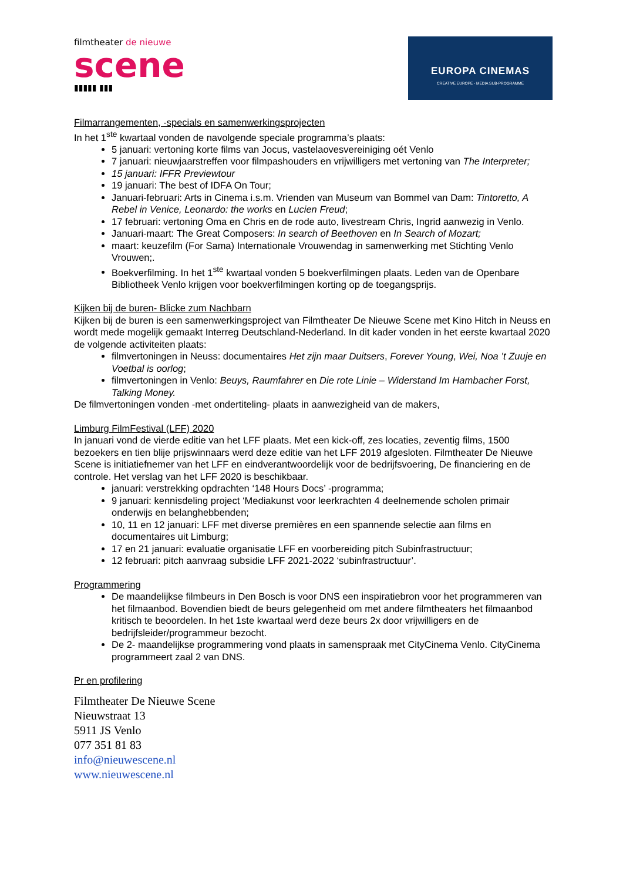filmtheater de nieuwe
scene
▮▮▮▮▮ ▮▮▮
EUROPA CINEMAS
CREATIVE EUROPE - MEDIA SUB-PROGRAMME
Filmarrangementen, -specials en samenwerkingsprojecten
In het 1<sup>ste</sup> kwartaal vonden de navolgende speciale programma’s plaats:
5 januari: vertoning korte films van Jocus, vastelaovesvereiniging oét Venlo
7 januari: nieuwjaarstreffen voor filmpashouders en vrijwilligers met vertoning van The Interpreter;
15 januari: IFFR Previewtour
19 januari: The best of IDFA On Tour;
Januari-februari: Arts in Cinema i.s.m. Vrienden van Museum van Bommel van Dam: Tintoretto, A Rebel in Venice, Leonardo: the works en Lucien Freud;
17 februari: vertoning Oma en Chris en de rode auto, livestream Chris, Ingrid aanwezig in Venlo.
Januari-maart: The Great Composers: In search of Beethoven en In Search of Mozart;
maart: keuzefilm (For Sama) Internationale Vrouwendag in samenwerking met Stichting Venlo Vrouwen;.
Boekverfilming. In het 1<sup>ste</sup> kwartaal vonden 5 boekverfilmingen plaats. Leden van de Openbare Bibliotheek Venlo krijgen voor boekverfilmingen korting op de toegangsprijs.
Kijken bij de buren- Blicke zum Nachbarn
Kijken bij de buren is een samenwerkingsproject van Filmtheater De Nieuwe Scene met Kino Hitch in Neuss en wordt mede mogelijk gemaakt Interreg Deutschland-Nederland. In dit kader vonden in het eerste kwartaal 2020 de volgende activiteiten plaats:
filmvertoningen in Neuss: documentaires Het zijn maar Duitsers, Forever Young, Wei, Noa ’t Zuuje en Voetbal is oorlog;
filmvertoningen in Venlo: Beuys, Raumfahrer en Die rote Linie – Widerstand Im Hambacher Forst, Talking Money.
De filmvertoningen vonden -met ondertiteling- plaats in aanwezigheid van de makers,
Limburg FilmFestival (LFF) 2020
In januari vond de vierde editie van het LFF plaats. Met een kick-off, zes locaties, zeventig films, 1500 bezoekers en tien blije prijswinnaars werd deze editie van het LFF 2019 afgesloten. Filmtheater De Nieuwe Scene is initiatiefnemer van het LFF en eindverantwoordelijk voor de bedrijfsvoering, De financiering en de controle. Het verslag van het LFF 2020 is beschikbaar.
januari: verstrekking opdrachten ‘148 Hours Docs’ -programma;
9 januari: kennisdeling project ‘Mediakunst voor leerkrachten 4 deelnemende scholen primair onderwijs en belanghebbenden;
10, 11 en 12 januari: LFF met diverse premières en een spannende selectie aan films en documentaires uit Limburg;
17 en 21 januari: evaluatie organisatie LFF en voorbereiding pitch Subinfrastructuur;
12 februari: pitch aanvraag subsidie LFF 2021-2022 ‘subinfrastructuur’.
Programmering
De maandelijkse filmbeurs in Den Bosch is voor DNS een inspiratiebron voor het programmeren van het filmaanbod. Bovendien biedt de beurs gelegenheid om met andere filmtheaters het filmaanbod kritisch te beoordelen. In het 1ste kwartaal werd deze beurs 2x door vrijwilligers en de bedrijfsleider/programmeur bezocht.
De 2- maandelijkse programmering vond plaats in samenspraak met CityCinema Venlo. CityCinema programmeert zaal 2 van DNS.
Pr en profilering
Filmtheater De Nieuwe Scene
Nieuwstraat 13
5911 JS Venlo
077 351 81 83
info@nieuwescene.nl
www.nieuwescene.nl